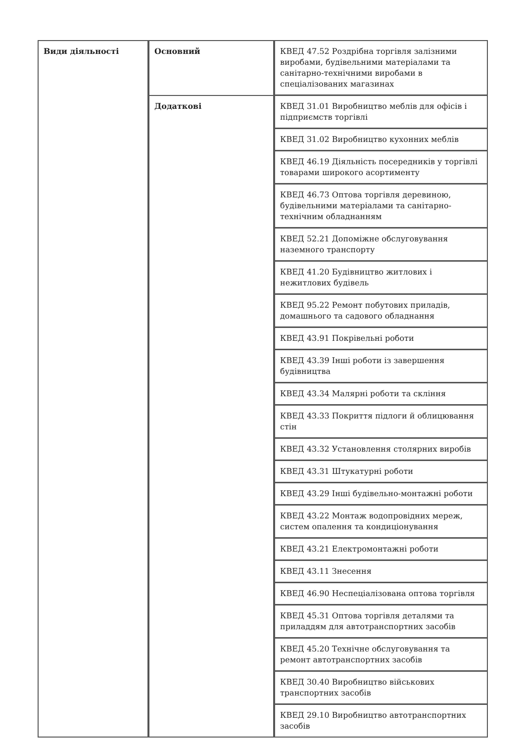| Види діяльності | Основний | КВЕД 47.52 Роздрібна торгівля залізними виробами, будівельними матеріалами та санітарно-технічними виробами в спеціалізованих магазинах |
| | Додаткові | КВЕД 31.01 Виробництво меблів для офісів і підприємств торгівлі |
| | | КВЕД 31.02 Виробництво кухонних меблів |
| | | КВЕД 46.19 Діяльність посередників у торгівлі товарами широкого асортименту |
| | | КВЕД 46.73 Оптова торгівля деревиною, будівельними матеріалами та санітарно-технічним обладнанням |
| | | КВЕД 52.21 Допоміжне обслуговування наземного транспорту |
| | | КВЕД 41.20 Будівництво житлових і нежитлових будівель |
| | | КВЕД 95.22 Ремонт побутових приладів, домашнього та садового обладнання |
| | | КВЕД 43.91 Покрівельні роботи |
| | | КВЕД 43.39 Інші роботи із завершення будівництва |
| | | КВЕД 43.34 Малярні роботи та скління |
| | | КВЕД 43.33 Покриття підлоги й облицювання стін |
| | | КВЕД 43.32 Установлення столярних виробів |
| | | КВЕД 43.31 Штукатурні роботи |
| | | КВЕД 43.29 Інші будівельно-монтажні роботи |
| | | КВЕД 43.22 Монтаж водопровідних мереж, систем опалення та кондиціонування |
| | | КВЕД 43.21 Електромонтажні роботи |
| | | КВЕД 43.11 Знесення |
| | | КВЕД 46.90 Неспеціалізована оптова торгівля |
| | | КВЕД 45.31 Оптова торгівля деталями та приладдям для автотранспортних засобів |
| | | КВЕД 45.20 Технічне обслуговування та ремонт автотранспортних засобів |
| | | КВЕД 30.40 Виробництво військових транспортних засобів |
| | | КВЕД 29.10 Виробництво автотранспортних засобів |